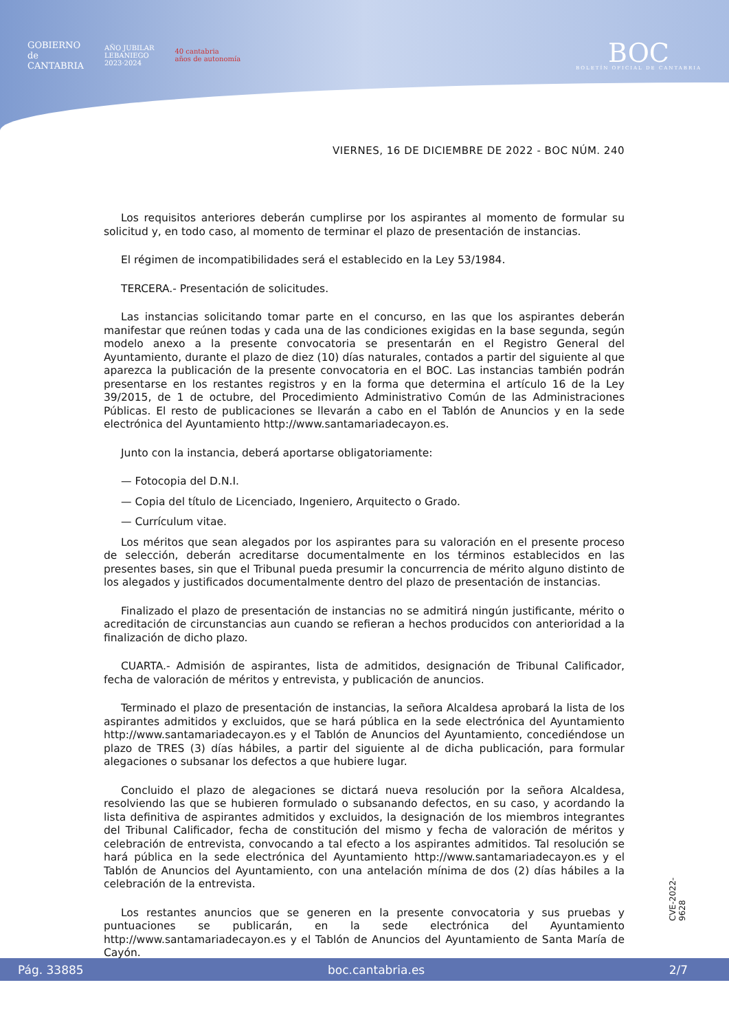GOBIERNO
de
CANTABRIA
AÑO JUBILAR
LEBANIEGO
2023·2024
40 cantabria
años de autonomía
BOC
BOLETÍN OFICIAL DE CANTABRIA
VIERNES, 16 DE DICIEMBRE DE 2022 - BOC NÚM. 240
Los requisitos anteriores deberán cumplirse por los aspirantes al momento de formular su solicitud y, en todo caso, al momento de terminar el plazo de presentación de instancias.
El régimen de incompatibilidades será el establecido en la Ley 53/1984.
TERCERA.- Presentación de solicitudes.
Las instancias solicitando tomar parte en el concurso, en las que los aspirantes deberán manifestar que reúnen todas y cada una de las condiciones exigidas en la base segunda, según modelo anexo a la presente convocatoria se presentarán en el Registro General del Ayuntamiento, durante el plazo de diez (10) días naturales, contados a partir del siguiente al que aparezca la publicación de la presente convocatoria en el BOC. Las instancias también podrán presentarse en los restantes registros y en la forma que determina el artículo 16 de la Ley 39/2015, de 1 de octubre, del Procedimiento Administrativo Común de las Administraciones Públicas. El resto de publicaciones se llevarán a cabo en el Tablón de Anuncios y en la sede electrónica del Ayuntamiento http://www.santamariadecayon.es.
Junto con la instancia, deberá aportarse obligatoriamente:
— Fotocopia del D.N.I.
— Copia del título de Licenciado, Ingeniero, Arquitecto o Grado.
— Currículum vitae.
Los méritos que sean alegados por los aspirantes para su valoración en el presente proceso de selección, deberán acreditarse documentalmente en los términos establecidos en las presentes bases, sin que el Tribunal pueda presumir la concurrencia de mérito alguno distinto de los alegados y justificados documentalmente dentro del plazo de presentación de instancias.
Finalizado el plazo de presentación de instancias no se admitirá ningún justificante, mérito o acreditación de circunstancias aun cuando se refieran a hechos producidos con anterioridad a la finalización de dicho plazo.
CUARTA.- Admisión de aspirantes, lista de admitidos, designación de Tribunal Calificador, fecha de valoración de méritos y entrevista, y publicación de anuncios.
Terminado el plazo de presentación de instancias, la señora Alcaldesa aprobará la lista de los aspirantes admitidos y excluidos, que se hará pública en la sede electrónica del Ayuntamiento http://www.santamariadecayon.es y el Tablón de Anuncios del Ayuntamiento, concediéndose un plazo de TRES (3) días hábiles, a partir del siguiente al de dicha publicación, para formular alegaciones o subsanar los defectos a que hubiere lugar.
Concluido el plazo de alegaciones se dictará nueva resolución por la señora Alcaldesa, resolviendo las que se hubieren formulado o subsanando defectos, en su caso, y acordando la lista definitiva de aspirantes admitidos y excluidos, la designación de los miembros integrantes del Tribunal Calificador, fecha de constitución del mismo y fecha de valoración de méritos y celebración de entrevista, convocando a tal efecto a los aspirantes admitidos. Tal resolución se hará pública en la sede electrónica del Ayuntamiento http://www.santamariadecayon.es y el Tablón de Anuncios del Ayuntamiento, con una antelación mínima de dos (2) días hábiles a la celebración de la entrevista.
Los restantes anuncios que se generen en la presente convocatoria y sus pruebas y puntuaciones se publicarán, en la sede electrónica del Ayuntamiento http://www.santamariadecayon.es y el Tablón de Anuncios del Ayuntamiento de Santa María de Cayón.
CVE-2022-9628
Pág. 33885 boc.cantabria.es 2/7